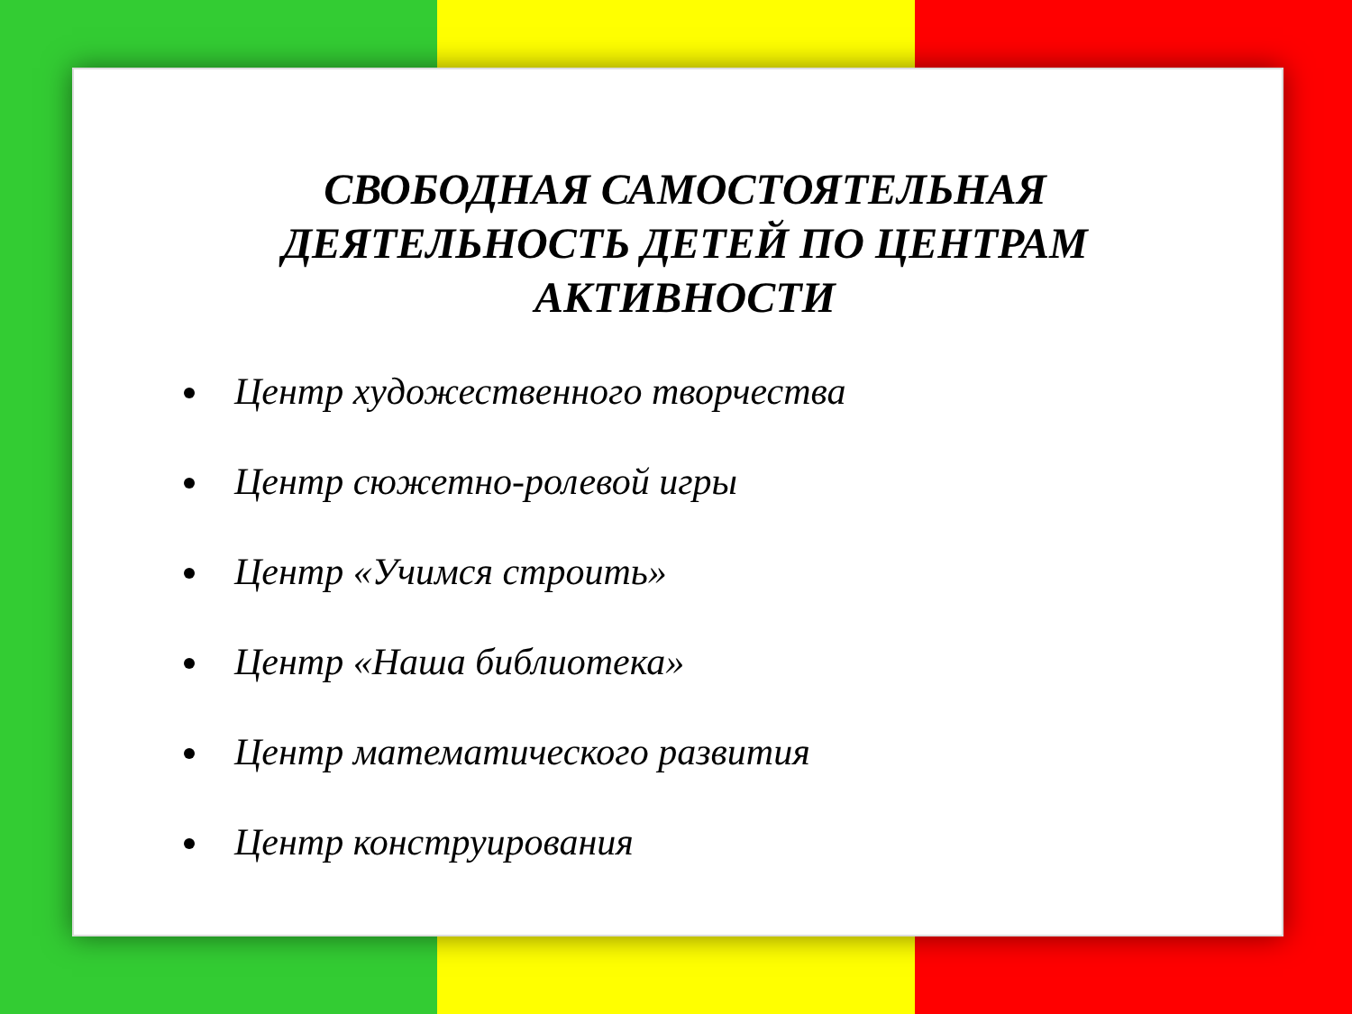СВОБОДНАЯ САМОСТОЯТЕЛЬНАЯ
ДЕЯТЕЛЬНОСТЬ ДЕТЕЙ ПО ЦЕНТРАМ
АКТИВНОСТИ
Центр художественного творчества
Центр сюжетно-ролевой игры
Центр «Учимся строить»
Центр «Наша библиотека»
Центр математического развития
Центр конструирования